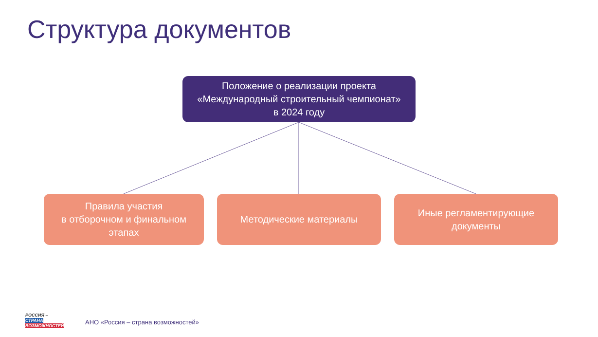Структура документов
Положение о реализации проекта
«Международный строительный чемпионат»
в 2024 году
Правила участия
в отборочном и финальном
этапах
Методические материалы
Иные регламентирующие
документы
РОССИЯ –
СТРАНА
ВОЗМОЖНОСТЕЙ
АНО «Россия – страна возможностей»